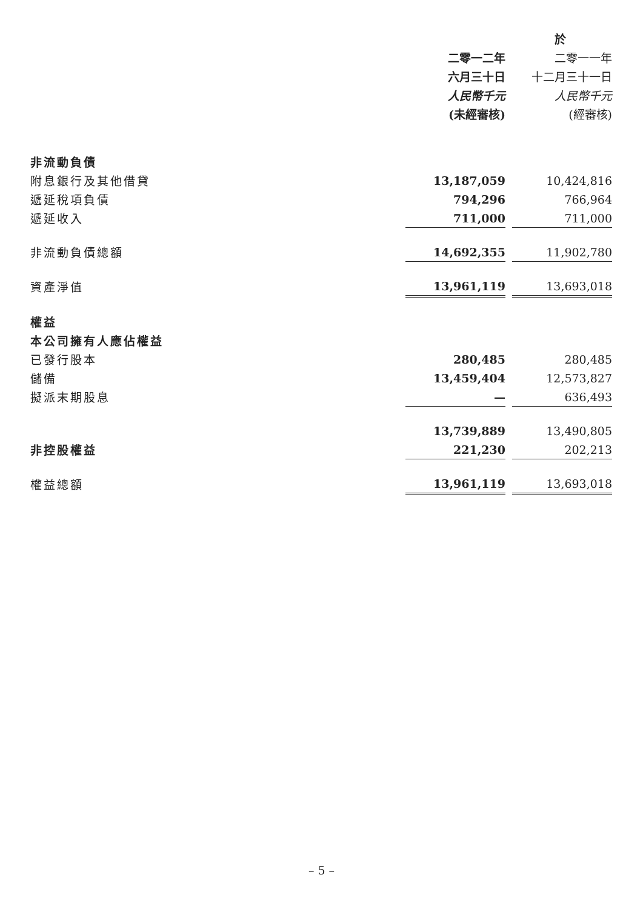| | 於 | | |
| --- | --- | --- | --- |
| | 二零一二年 | | 二零一一年 |
| | 六月三十日 | | 十二月三十一日 |
| | 人民幣千元 | | 人民幣千元 |
| | (未經審核) | | (經審核) |
| 非流動負債 | | | |
| 附息銀行及其他借貸 | 13,187,059 | | 10,424,816 |
| 遞延稅項負債 | 794,296 | | 766,964 |
| 遞延收入 | 711,000 | | 711,000 |
| 非流動負債總額 | 14,692,355 | | 11,902,780 |
| 資產淨值 | 13,961,119 | | 13,693,018 |
| 權益 | | | |
| 本公司擁有人應佔權益 | | | |
| 已發行股本 | 280,485 | | 280,485 |
| 儲備 | 13,459,404 | | 12,573,827 |
| 擬派末期股息 | — | | 636,493 |
| | 13,739,889 | | 13,490,805 |
| 非控股權益 | 221,230 | | 202,213 |
| 權益總額 | 13,961,119 | | 13,693,018 |
– 5 –